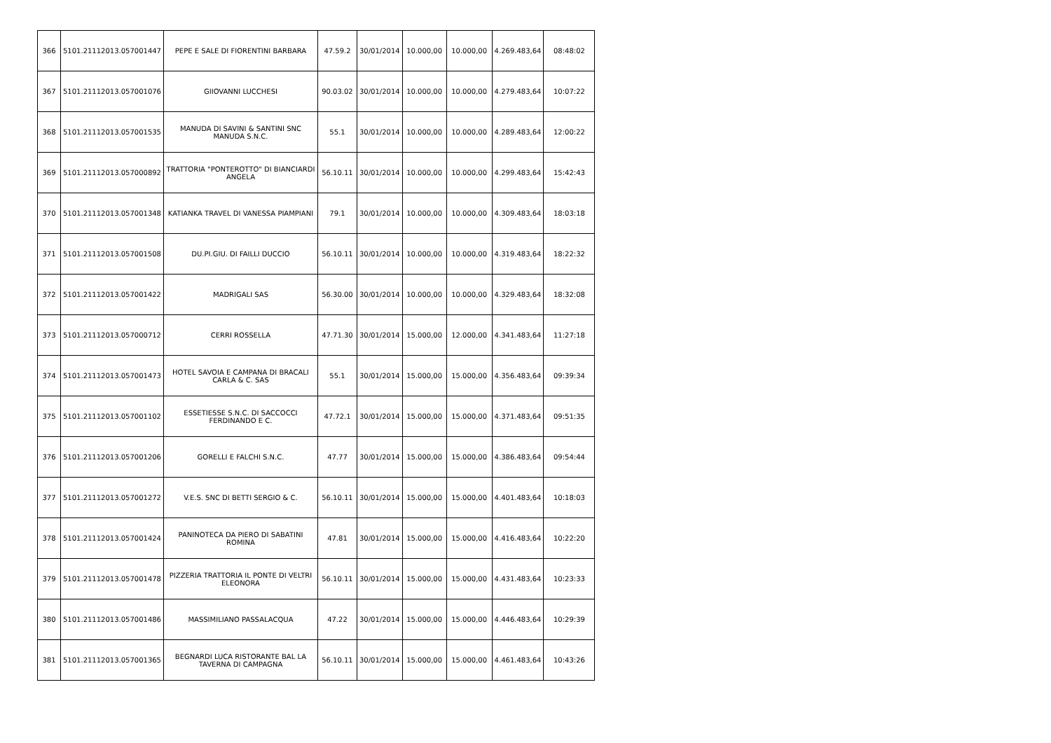| 366 | 5101.21112013.057001447 | PEPE E SALE DI FIORENTINI BARBARA | 47.59.2 | 30/01/2014 | 10.000,00 | 10.000,00 | 4.269.483,64 | 08:48:02 |
| 367 | 5101.21112013.057001076 | GIIOVANNI LUCCHESI | 90.03.02 | 30/01/2014 | 10.000,00 | 10.000,00 | 4.279.483,64 | 10:07:22 |
| 368 | 5101.21112013.057001535 | MANUDA DI SAVINI & SANTINI SNC MANUDA S.N.C. | 55.1 | 30/01/2014 | 10.000,00 | 10.000,00 | 4.289.483,64 | 12:00:22 |
| 369 | 5101.21112013.057000892 | TRATTORIA "PONTEROTTO" DI BIANCIARDI ANGELA | 56.10.11 | 30/01/2014 | 10.000,00 | 10.000,00 | 4.299.483,64 | 15:42:43 |
| 370 | 5101.21112013.057001348 | KATIANKA TRAVEL DI VANESSA PIAMPIANI | 79.1 | 30/01/2014 | 10.000,00 | 10.000,00 | 4.309.483,64 | 18:03:18 |
| 371 | 5101.21112013.057001508 | DU.PI.GIU. DI FAILLI DUCCIO | 56.10.11 | 30/01/2014 | 10.000,00 | 10.000,00 | 4.319.483,64 | 18:22:32 |
| 372 | 5101.21112013.057001422 | MADRIGALI SAS | 56.30.00 | 30/01/2014 | 10.000,00 | 10.000,00 | 4.329.483,64 | 18:32:08 |
| 373 | 5101.21112013.057000712 | CERRI ROSSELLA | 47.71.30 | 30/01/2014 | 15.000,00 | 12.000,00 | 4.341.483,64 | 11:27:18 |
| 374 | 5101.21112013.057001473 | HOTEL SAVOIA E CAMPANA DI BRACALI CARLA & C. SAS | 55.1 | 30/01/2014 | 15.000,00 | 15.000,00 | 4.356.483,64 | 09:39:34 |
| 375 | 5101.21112013.057001102 | ESSETIESSE S.N.C. DI SACCOCCI FERDINANDO E C. | 47.72.1 | 30/01/2014 | 15.000,00 | 15.000,00 | 4.371.483,64 | 09:51:35 |
| 376 | 5101.21112013.057001206 | GORELLI E FALCHI S.N.C. | 47.77 | 30/01/2014 | 15.000,00 | 15.000,00 | 4.386.483,64 | 09:54:44 |
| 377 | 5101.21112013.057001272 | V.E.S. SNC DI BETTI SERGIO & C. | 56.10.11 | 30/01/2014 | 15.000,00 | 15.000,00 | 4.401.483,64 | 10:18:03 |
| 378 | 5101.21112013.057001424 | PANINOTECA DA PIERO DI SABATINI ROMINA | 47.81 | 30/01/2014 | 15.000,00 | 15.000,00 | 4.416.483,64 | 10:22:20 |
| 379 | 5101.21112013.057001478 | PIZZERIA TRATTORIA IL PONTE DI VELTRI ELEONORA | 56.10.11 | 30/01/2014 | 15.000,00 | 15.000,00 | 4.431.483,64 | 10:23:33 |
| 380 | 5101.21112013.057001486 | MASSIMILIANO PASSALACQUA | 47.22 | 30/01/2014 | 15.000,00 | 15.000,00 | 4.446.483,64 | 10:29:39 |
| 381 | 5101.21112013.057001365 | BEGNARDI LUCA RISTORANTE BAL LA TAVERNA DI CAMPAGNA | 56.10.11 | 30/01/2014 | 15.000,00 | 15.000,00 | 4.461.483,64 | 10:43:26 |